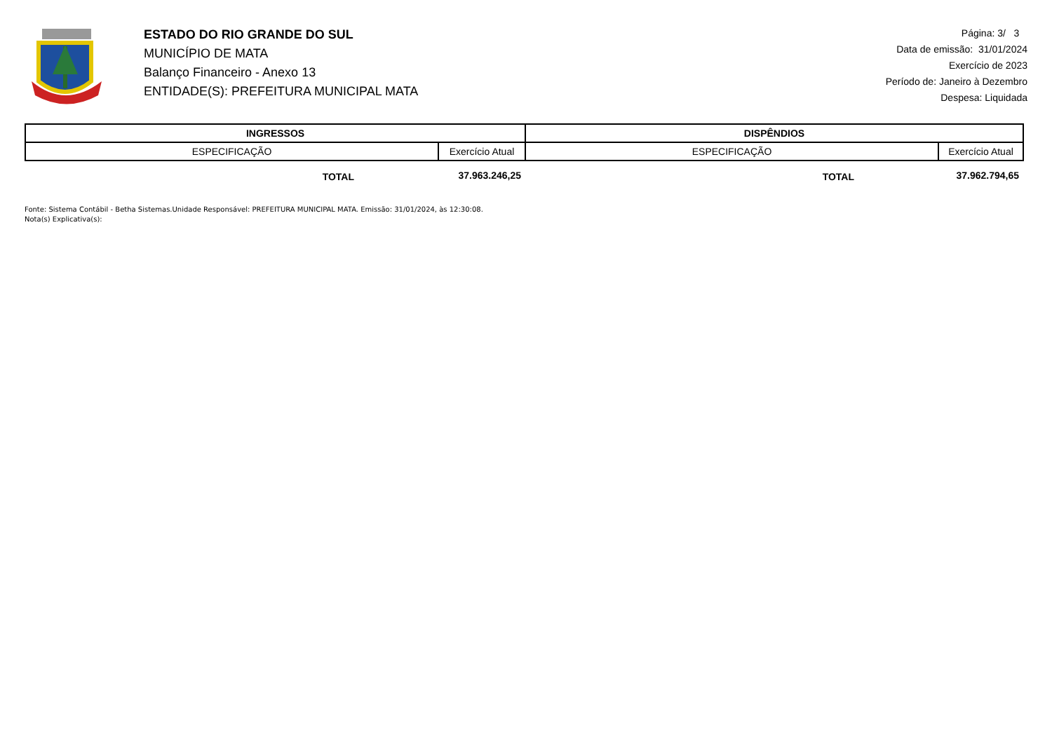ESTADO DO RIO GRANDE DO SUL
MUNICÍPIO DE MATA
Balanço Financeiro - Anexo 13
ENTIDADE(S): PREFEITURA MUNICIPAL MATA
Página: 3/ 3
Data de emissão: 31/01/2024
Exercício de 2023
Período de: Janeiro à Dezembro
Despesa: Liquidada
| INGRESSOS | | DISPÊNDIOS | |
| --- | --- | --- | --- |
| ESPECIFICAÇÃO | Exercício Atual | ESPECIFICAÇÃO | Exercício Atual |
| TOTAL | 37.963.246,25 | TOTAL | 37.962.794,65 |
Fonte: Sistema Contábil - Betha Sistemas.Unidade Responsável: PREFEITURA MUNICIPAL MATA. Emissão: 31/01/2024, às 12:30:08.
Nota(s) Explicativa(s):